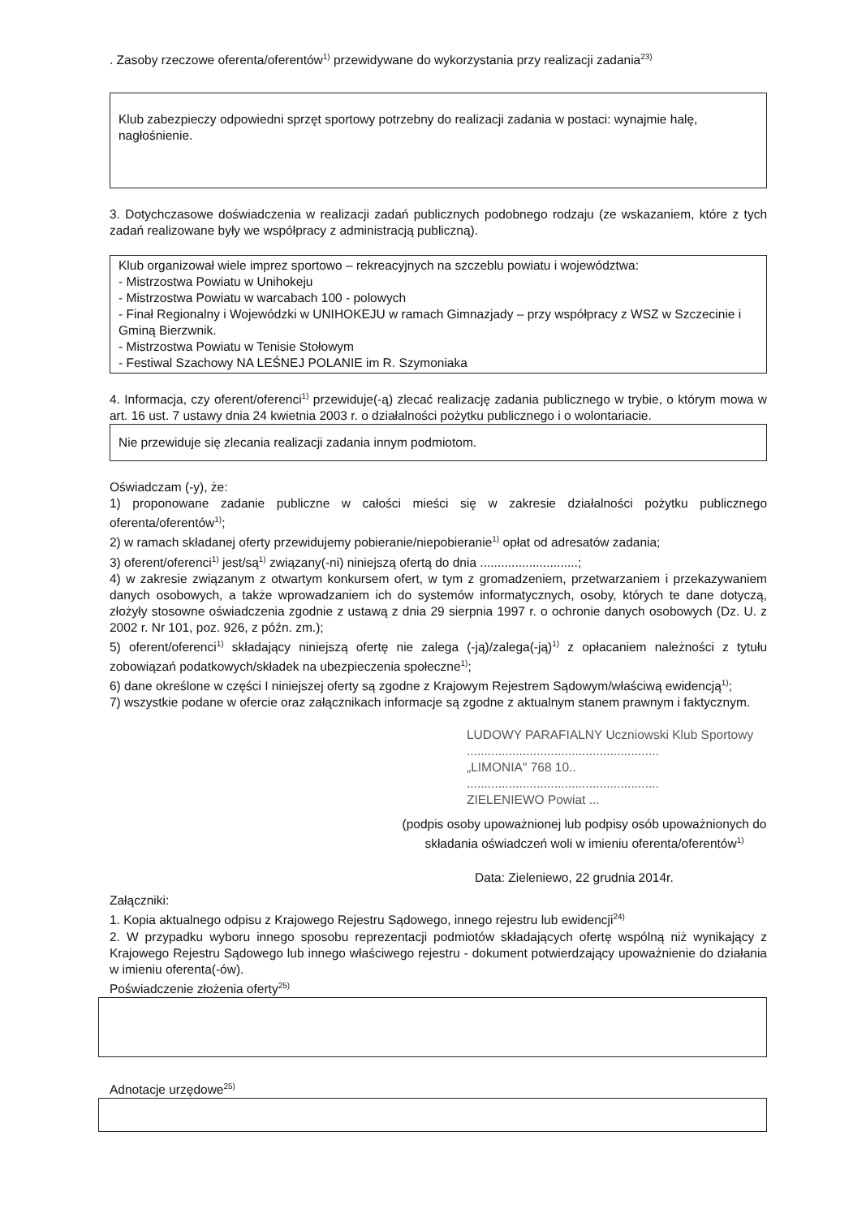. Zasoby rzeczowe oferenta/oferentów<sup>1)</sup> przewidywane do wykorzystania przy realizacji zadania<sup>23)</sup>
Klub zabezpieczy odpowiedni sprzęt sportowy potrzebny do realizacji zadania w postaci: wynajmie halę, nagłośnienie.
3. Dotychczasowe doświadczenia w realizacji zadań publicznych podobnego rodzaju (ze wskazaniem, które z tych zadań realizowane były we współpracy z administracją publiczną).
Klub organizował wiele imprez sportowo – rekreacyjnych na szczeblu powiatu i województwa:
- Mistrzostwa Powiatu w Unihokeju
- Mistrzostwa Powiatu w warcabach 100 - polowych
- Finał Regionalny i Wojewódzki w UNIHOKEJU w ramach Gimnazjady – przy współpracy z WSZ w Szczecinie i Gminą Bierzwnik.
- Mistrzostwa Powiatu w Tenisie Stołowym
- Festiwal Szachowy NA LEŚNEJ POLANIE im R. Szymoniaka
4. Informacja, czy oferent/oferenci<sup>1)</sup> przewiduje(-ą) zlecać realizację zadania publicznego w trybie, o którym mowa w art. 16 ust. 7 ustawy dnia 24 kwietnia 2003 r. o działalności pożytku publicznego i o wolontariacie.
Nie przewiduje się zlecania realizacji zadania innym podmiotom.
Oświadczam (-y), że:
1) proponowane zadanie publiczne w całości mieści się w zakresie działalności pożytku publicznego oferenta/oferentów<sup>1)</sup>;
2) w ramach składanej oferty przewidujemy pobieranie/niepobieranie<sup>1)</sup> opłat od adresatów zadania;
3) oferent/oferenci<sup>1)</sup> jest/są<sup>1)</sup> związany(-ni) niniejszą ofertą do dnia ............................;
4) w zakresie związanym z otwartym konkursem ofert, w tym z gromadzeniem, przetwarzaniem i przekazywaniem danych osobowych, a także wprowadzaniem ich do systemów informatycznych, osoby, których te dane dotyczą, złożyły stosowne oświadczenia zgodnie z ustawą z dnia 29 sierpnia 1997 r. o ochronie danych osobowych (Dz. U. z 2002 r. Nr 101, poz. 926, z późn. zm.);
5) oferent/oferenci<sup>1)</sup> składający niniejszą ofertę nie zalega (-ją)/zalega(-ją)<sup>1)</sup> z opłacaniem należności z tytułu zobowiązań podatkowych/składek na ubezpieczenia społeczne<sup>1)</sup>;
6) dane określone w części I niniejszej oferty są zgodne z Krajowym Rejestrem Sądowym/właściwą ewidencją<sup>1)</sup>;
7) wszystkie podane w ofercie oraz załącznikach informacje są zgodne z aktualnym stanem prawnym i faktycznym.
LUDOWY PARAFIALNY Uczniowski Klub Sportowy
.......................................................
„LIMONIA" 768 10..
.......................................................
ZIELENIEWO Powiat ...
(podpis osoby upoważnionej lub podpisy osób upoważnionych do składania oświadczeń woli w imieniu oferenta/oferentów<sup>1)</sup>
Data: Zieleniewo, 22 grudnia 2014r.
Załączniki:
1. Kopia aktualnego odpisu z Krajowego Rejestru Sądowego, innego rejestru lub ewidencji<sup>24)</sup>
2. W przypadku wyboru innego sposobu reprezentacji podmiotów składających ofertę wspólną niż wynikający z Krajowego Rejestru Sądowego lub innego właściwego rejestru - dokument potwierdzający upoważnienie do działania w imieniu oferenta(-ów).
Poświadczenie złożenia oferty<sup>25)</sup>
Adnotacje urzędowe<sup>25)</sup>